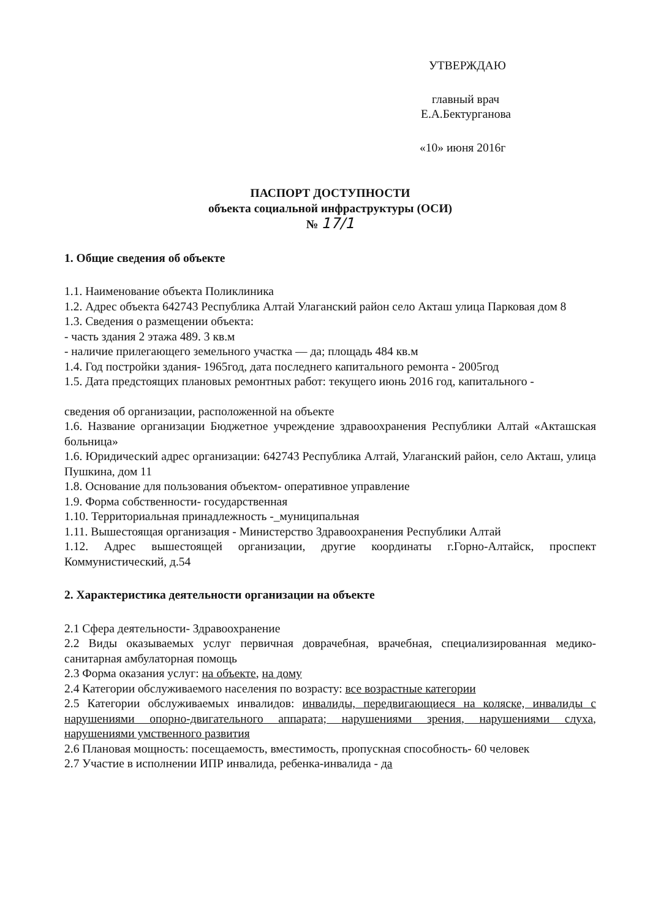УТВЕРЖДАЮ
главный врач
Е.А.Бектурганова
«10» июня 2016г
ПАСПОРТ ДОСТУПНОСТИ
объекта социальной инфраструктуры (ОСИ)
№ 17/1
1. Общие сведения об объекте
1.1. Наименование объекта Поликлиника
1.2. Адрес объекта 642743 Республика Алтай Улаганский район село Акташ улица Парковая дом 8
1.3. Сведения о размещении объекта:
- часть здания 2 этажа 489. 3 кв.м
- наличие прилегающего земельного участка — да; площадь 484 кв.м
1.4. Год постройки здания- 1965год, дата последнего капитального ремонта - 2005год
1.5. Дата предстоящих плановых ремонтных работ: текущего июнь 2016 год, капитального -
сведения об организации, расположенной на объекте
1.6. Название организации Бюджетное учреждение здравоохранения Республики Алтай «Акташская больница»
1.6. Юридический адрес организации: 642743 Республика Алтай, Улаганский район, село Акташ, улица Пушкина, дом 11
1.8. Основание для пользования объектом- оперативное управление
1.9. Форма собственности- государственная
1.10. Территориальная принадлежность -_муниципальная
1.11. Вышестоящая организация - Министерство Здравоохранения Республики Алтай
1.12. Адрес вышестоящей организации, другие координаты г.Горно-Алтайск, проспект Коммунистический, д.54
2. Характеристика деятельности организации на объекте
2.1 Сфера деятельности- Здравоохранение
2.2 Виды оказываемых услуг первичная доврачебная, врачебная, специализированная медико- санитарная амбулаторная помощь
2.3 Форма оказания услуг: на объекте, на дому
2.4 Категории обслуживаемого населения по возрасту: все возрастные категории
2.5 Категории обслуживаемых инвалидов: инвалиды, передвигающиеся на коляске, инвалиды с нарушениями опорно-двигательного аппарата; нарушениями зрения, нарушениями слуха, нарушениями умственного развития
2.6 Плановая мощность: посещаемость, вместимость, пропускная способность- 60 человек
2.7 Участие в исполнении ИПР инвалида, ребенка-инвалида - да